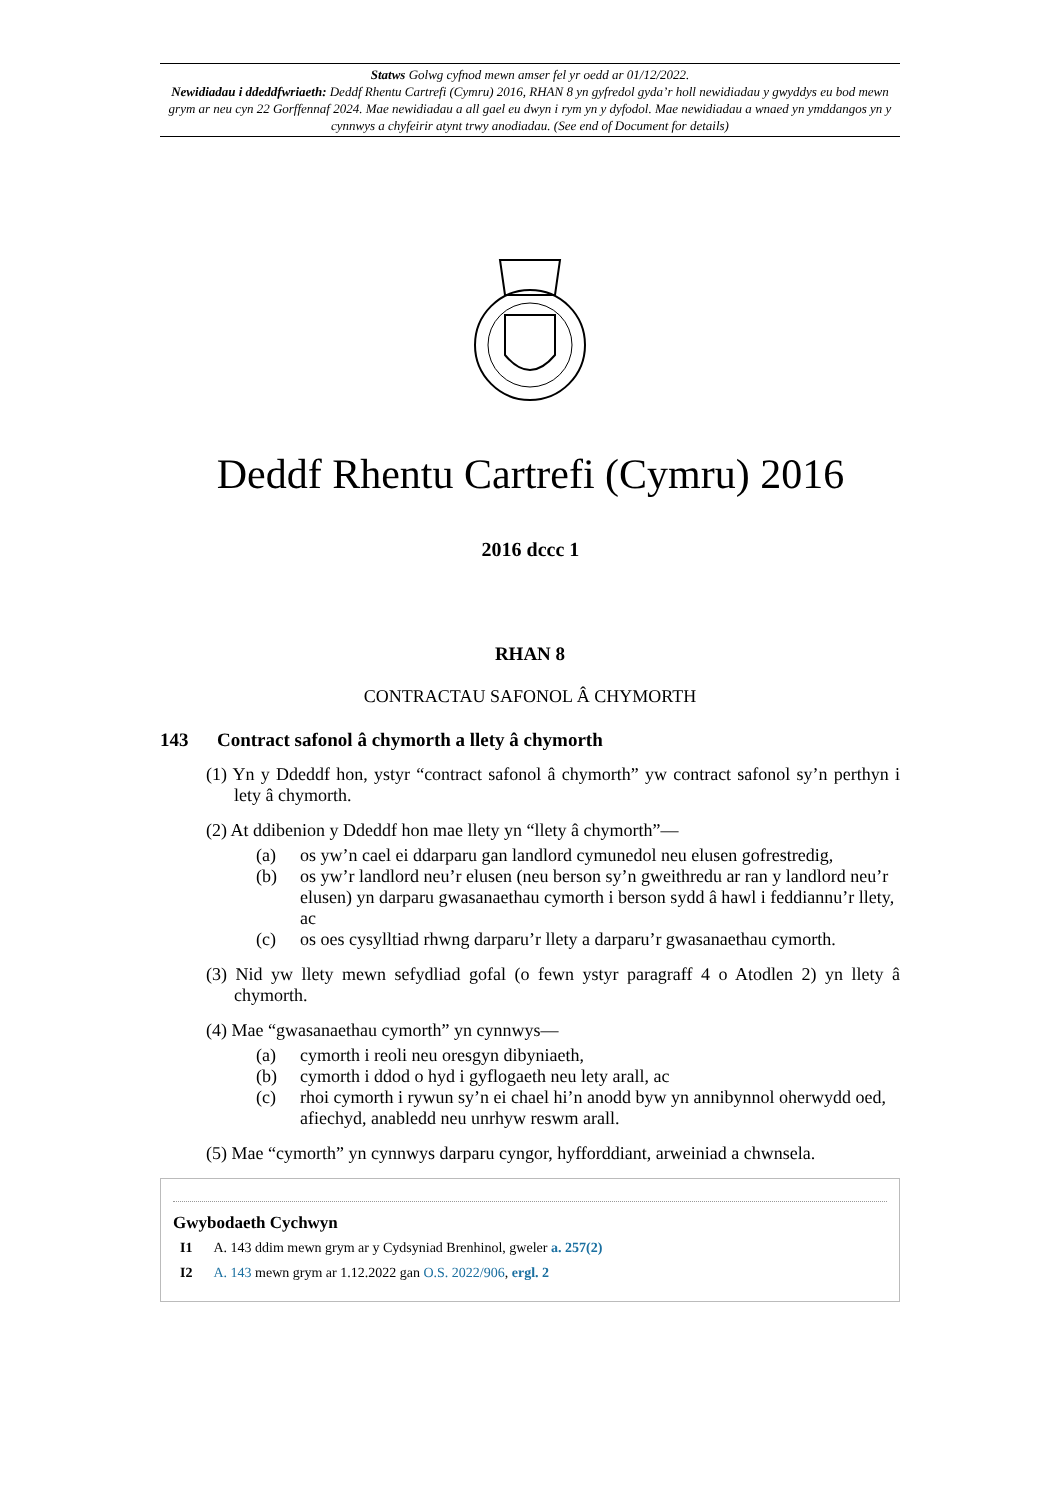Statws Golwg cyfnod mewn amser fel yr oedd ar 01/12/2022.
Newidiadau i ddeddfwriaeth: Deddf Rhentu Cartrefi (Cymru) 2016, RHAN 8 yn gyfredol gyda’r holl newidiadau y gwyddys eu bod mewn grym ar neu cyn 22 Gorffennaf 2024. Mae newidiadau a all gael eu dwyn i rym yn y dyfodol. Mae newidiadau a wnaed yn ymddangos yn y cynnwys a chyfeirir atynt trwy anodiadau. (See end of Document for details)
Deddf Rhentu Cartrefi (Cymru) 2016
2016 dccc 1
RHAN 8
CONTRACTAU SAFONOL Â CHYMORTH
143 Contract safonol â chymorth a llety â chymorth
(1) Yn y Ddeddf hon, ystyr “contract safonol â chymorth” yw contract safonol sy’n perthyn i lety â chymorth.
(2) At ddibenion y Ddeddf hon mae llety yn “llety â chymorth”—
(a) os yw’n cael ei ddarparu gan landlord cymunedol neu elusen gofrestredig,
(b) os yw’r landlord neu’r elusen (neu berson sy’n gweithredu ar ran y landlord neu’r elusen) yn darparu gwasanaethau cymorth i berson sydd â hawl i feddiannu’r llety, ac
(c) os oes cysylltiad rhwng darparu’r llety a darparu’r gwasanaethau cymorth.
(3) Nid yw llety mewn sefydliad gofal (o fewn ystyr paragraff 4 o Atodlen 2) yn llety â chymorth.
(4) Mae “gwasanaethau cymorth” yn cynnwys—
(a) cymorth i reoli neu oresgyn dibyniaeth,
(b) cymorth i ddod o hyd i gyflogaeth neu lety arall, ac
(c) rhoi cymorth i rywun sy’n ei chael hi’n anodd byw yn annibynnol oherwydd oed, afiechyd, anabledd neu unrhyw reswm arall.
(5) Mae “cymorth” yn cynnwys darparu cyngor, hyfforddiant, arweiniad a chwnsela.
Gwybodaeth Cychwyn
I1 A. 143 ddim mewn grym ar y Cydsyniad Brenhinol, gweler a. 257(2)
I2 A. 143 mewn grym ar 1.12.2022 gan O.S. 2022/906, ergl. 2